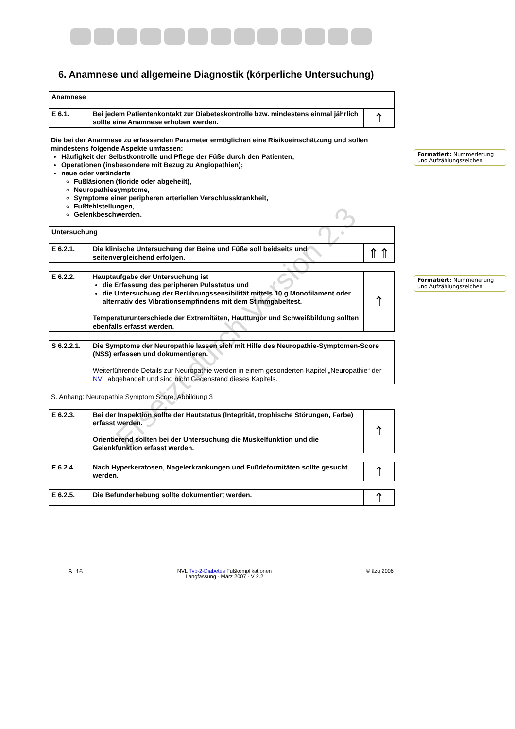6. Anamnese und allgemeine Diagnostik (körperliche Untersuchung)
| Anamnese | | |
| E 6.1. | Bei jedem Patientenkontakt zur Diabeteskontrolle bzw. mindestens einmal jährlich sollte eine Anamnese erhoben werden. | ⇑ |
Die bei der Anamnese zu erfassenden Parameter ermöglichen eine Risikoeinschätzung und sollen mindestens folgende Aspekte umfassen:
Häufigkeit der Selbstkontrolle und Pflege der Füße durch den Patienten;
Operationen (insbesondere mit Bezug zu Angiopathien);
neue oder veränderte
Fußläsionen (floride oder abgeheilt),
Neuropathiesymptome,
Symptome einer peripheren arteriellen Verschlusskrankheit,
Fußfehlstellungen,
Gelenkbeschwerden.
| Untersuchung | | |
| E 6.2.1. | Die klinische Untersuchung der Beine und Füße soll beidseits und seitenvergleichend erfolgen. | ⇑⇑ |
| E 6.2.2. | Hauptaufgabe der Untersuchung ist die Erfassung des peripheren Pulsstatus und die Untersuchung der Berührungssensibilität mittels 10 g Monofilament oder alternativ des Vibrationsempfindens mit dem Stimmgabeltest. Temperaturunterschiede der Extremitäten, Hautturgor und Schweißbildung sollten ebenfalls erfasst werden. | ⇑ |
| S 6.2.2.1. | Die Symptome der Neuropathie lassen sich mit Hilfe des Neuropathie-Symptomen-Score (NSS) erfassen und dokumentieren. Weiterführende Details zur Neuropathie werden in einem gesonderten Kapitel „Neuropathie“ der NVL abgehandelt und sind nicht Gegenstand dieses Kapitels. |
S. Anhang: Neuropathie Symptom Score, Abbildung 3
| E 6.2.3. | Bei der Inspektion sollte der Hautstatus (Integrität, trophische Störungen, Farbe) erfasst werden. Orientierend sollten bei der Untersuchung die Muskelfunktion und die Gelenkfunktion erfasst werden. | ⇑ |
| E 6.2.4. | Nach Hyperkeratosen, Nagelerkrankungen und Fußdeformitäten sollte gesucht werden. | ⇑ |
| E 6.2.5. | Die Befunderhebung sollte dokumentiert werden. | ⇑ |
Formatiert: Nummerierung und Aufzählungszeichen
Formatiert: Nummerierung und Aufzählungszeichen
S. 16 NVL Typ-2-Diabetes Fußkomplikationen
Langfassung - März 2007 - V 2.2 © äzq 2006
Ersetzt durch Version 2.3